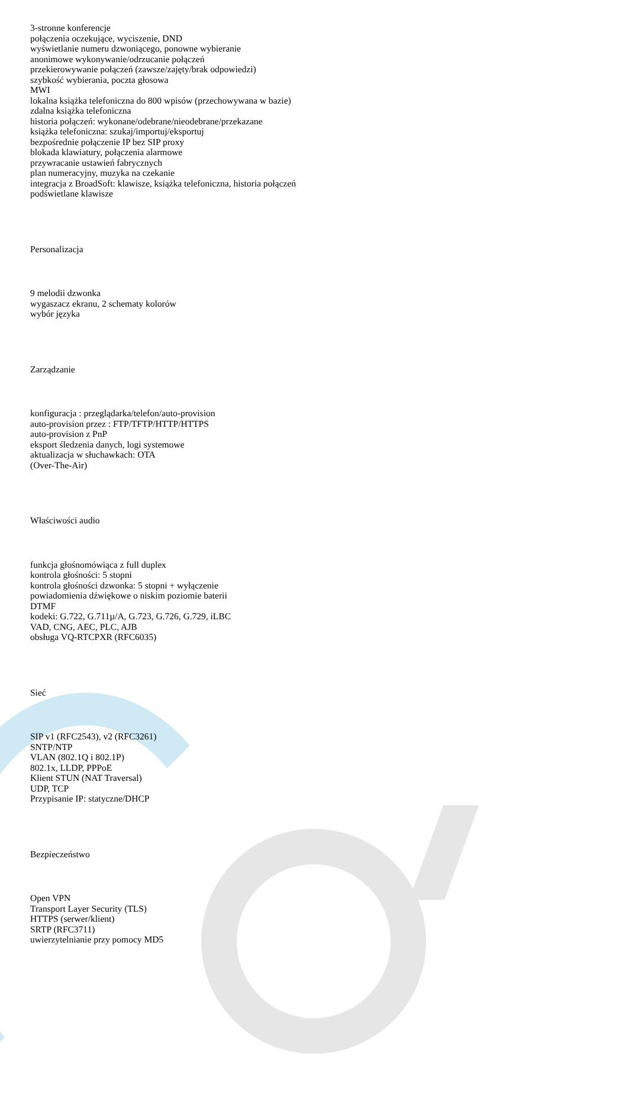3-stronne konferencje
połączenia oczekujące, wyciszenie, DND
wyświetlanie numeru dzwoniącego, ponowne wybieranie
anonimowe wykonywanie/odrzucanie połączeń
przekierowywanie połączeń (zawsze/zajęty/brak odpowiedzi)
szybkość wybierania, poczta głosowa
MWI
lokalna książka telefoniczna do 800 wpisów (przechowywana w bazie)
zdalna książka telefoniczna
historia połączeń: wykonane/odebrane/nieodebrane/przekazane
książka telefoniczna: szukaj/importuj/eksportuj
bezpośrednie połączenie IP bez SIP proxy
blokada klawiatury, połączenia alarmowe
przywracanie ustawień fabrycznych
plan numeracyjny, muzyka na czekanie
integracja z BroadSoft: klawisze, książka telefoniczna, historia połączeń
podświetlane klawisze
Personalizacja
9 melodii dzwonka
wygaszacz ekranu, 2 schematy kolorów
wybór języka
Zarządzanie
konfiguracja : przeglądarka/telefon/auto-provision
auto-provision przez : FTP/TFTP/HTTP/HTTPS
auto-provision z PnP
eksport śledzenia danych, logi systemowe
aktualizacja w słuchawkach: OTA
(Over-The-Air)
Właściwości audio
funkcja głośnomówiąca z full duplex
kontrola głośności: 5 stopni
kontrola głośności dzwonka: 5 stopni + wyłączenie
powiadomienia dźwiękowe o niskim poziomie baterii
DTMF
kodeki: G.722, G.711µ/A, G.723, G.726, G.729, iLBC
VAD, CNG, AEC, PLC, AJB
obsługa VQ-RTCPXR (RFC6035)
Sieć
SIP v1 (RFC2543), v2 (RFC3261)
SNTP/NTP
VLAN (802.1Q i 802.1P)
802.1x, LLDP, PPPoE
Klient STUN (NAT Traversal)
UDP, TCP
Przypisanie IP: statyczne/DHCP
Bezpieczeństwo
Open VPN
Transport Layer Security (TLS)
HTTPS (serwer/klient)
SRTP (RFC3711)
uwierzytelnianie przy pomocy MD5